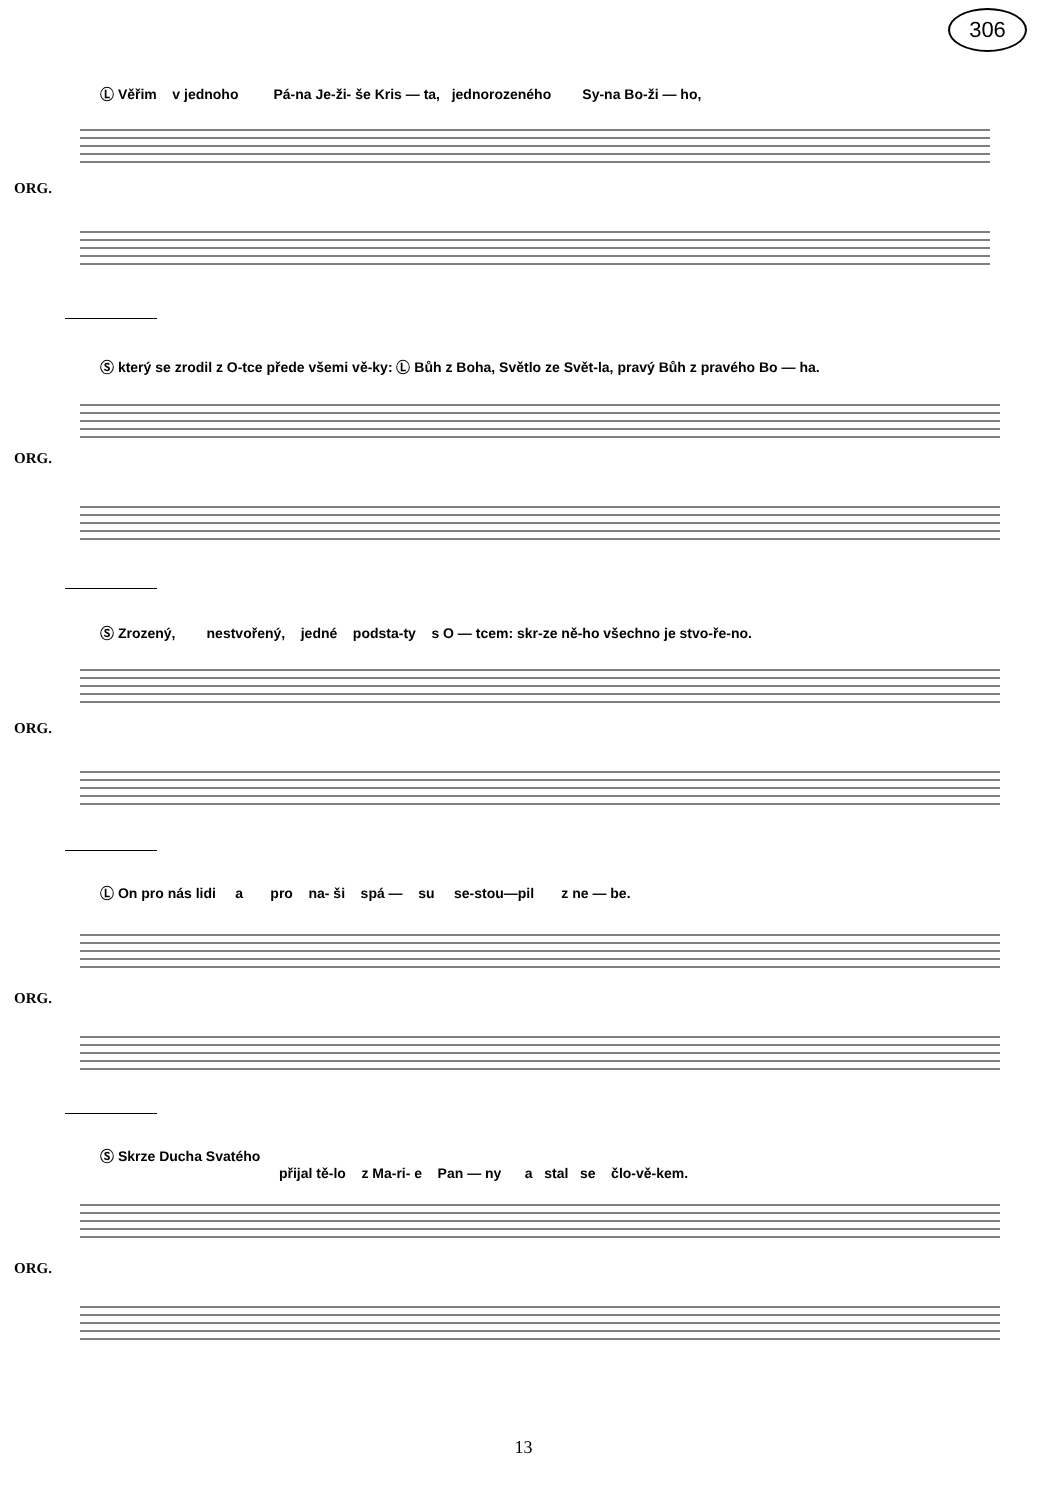306
Ⓛ Věřim v jednoho Pá-na Je-ži- še Kris — ta, jednorozeného Sy-na Bo-ži — ho,
ORG.
Ⓢ který se zrodil z O-tce přede všemi vě-ky: Ⓛ Bůh z Boha, Světlo ze Svět-la, pravý Bůh z pravého Bo — ha.
ORG.
Ⓢ Zrozený, nestvořený, jedné podsta-ty s O — tcem: skr-ze ně-ho všechno je stvo-ře-no.
ORG.
Ⓛ On pro nás lidi a pro na- ši spá — su se-stou—pil z ne — be.
ORG.
Ⓢ Skrze Ducha Svatého
přijal tě-lo z Ma-ri- e Pan — ny a stal se člo-vě-kem.
ORG.
13